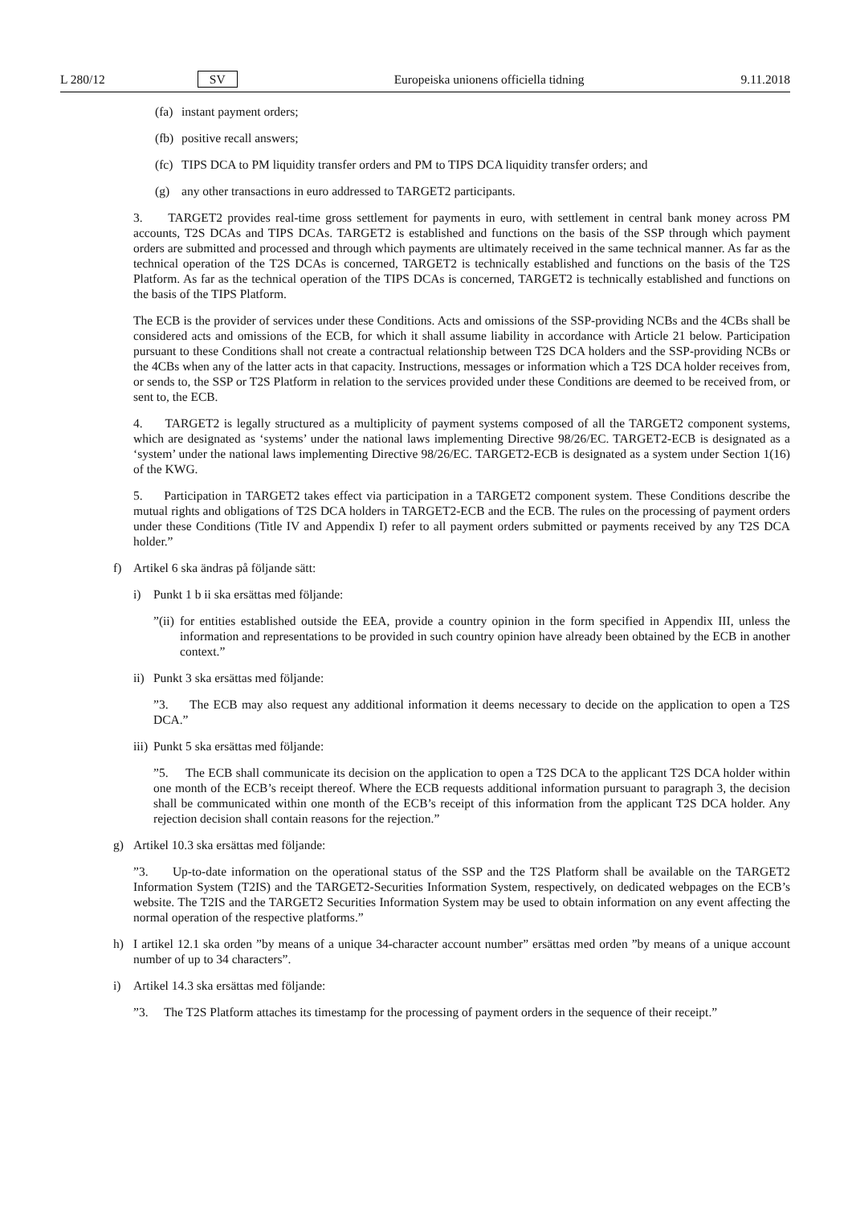L 280/12 SV Europeiska unionens officiella tidning 9.11.2018
(fa) instant payment orders;
(fb) positive recall answers;
(fc) TIPS DCA to PM liquidity transfer orders and PM to TIPS DCA liquidity transfer orders; and
(g) any other transactions in euro addressed to TARGET2 participants.
3. TARGET2 provides real-time gross settlement for payments in euro, with settlement in central bank money across PM accounts, T2S DCAs and TIPS DCAs. TARGET2 is established and functions on the basis of the SSP through which payment orders are submitted and processed and through which payments are ultimately received in the same technical manner. As far as the technical operation of the T2S DCAs is concerned, TARGET2 is technically established and functions on the basis of the T2S Platform. As far as the technical operation of the TIPS DCAs is concerned, TARGET2 is technically established and functions on the basis of the TIPS Platform.
The ECB is the provider of services under these Conditions. Acts and omissions of the SSP-providing NCBs and the 4CBs shall be considered acts and omissions of the ECB, for which it shall assume liability in accordance with Article 21 below. Participation pursuant to these Conditions shall not create a contractual relationship between T2S DCA holders and the SSP-providing NCBs or the 4CBs when any of the latter acts in that capacity. Instructions, messages or information which a T2S DCA holder receives from, or sends to, the SSP or T2S Platform in relation to the services provided under these Conditions are deemed to be received from, or sent to, the ECB.
4. TARGET2 is legally structured as a multiplicity of payment systems composed of all the TARGET2 component systems, which are designated as ‘systems’ under the national laws implementing Directive 98/26/EC. TARGET2-ECB is designated as a ‘system’ under the national laws implementing Directive 98/26/EC. TARGET2-ECB is designated as a system under Section 1(16) of the KWG.
5. Participation in TARGET2 takes effect via participation in a TARGET2 component system. These Conditions describe the mutual rights and obligations of T2S DCA holders in TARGET2-ECB and the ECB. The rules on the processing of payment orders under these Conditions (Title IV and Appendix I) refer to all payment orders submitted or payments received by any T2S DCA holder.”
f) Artikel 6 ska ändras på följande sätt:
i) Punkt 1 b ii ska ersättas med följande:
”(ii) for entities established outside the EEA, provide a country opinion in the form specified in Appendix III, unless the information and representations to be provided in such country opinion have already been obtained by the ECB in another context.”
ii) Punkt 3 ska ersättas med följande:
”3. The ECB may also request any additional information it deems necessary to decide on the application to open a T2S DCA.”
iii) Punkt 5 ska ersättas med följande:
”5. The ECB shall communicate its decision on the application to open a T2S DCA to the applicant T2S DCA holder within one month of the ECB’s receipt thereof. Where the ECB requests additional information pursuant to paragraph 3, the decision shall be communicated within one month of the ECB’s receipt of this information from the applicant T2S DCA holder. Any rejection decision shall contain reasons for the rejection.”
g) Artikel 10.3 ska ersättas med följande:
”3. Up-to-date information on the operational status of the SSP and the T2S Platform shall be available on the TARGET2 Information System (T2IS) and the TARGET2-Securities Information System, respectively, on dedicated webpages on the ECB’s website. The T2IS and the TARGET2 Securities Information System may be used to obtain information on any event affecting the normal operation of the respective platforms.”
h) I artikel 12.1 ska orden ”by means of a unique 34-character account number” ersättas med orden ”by means of a unique account number of up to 34 characters”.
i) Artikel 14.3 ska ersättas med följande:
”3. The T2S Platform attaches its timestamp for the processing of payment orders in the sequence of their receipt.”